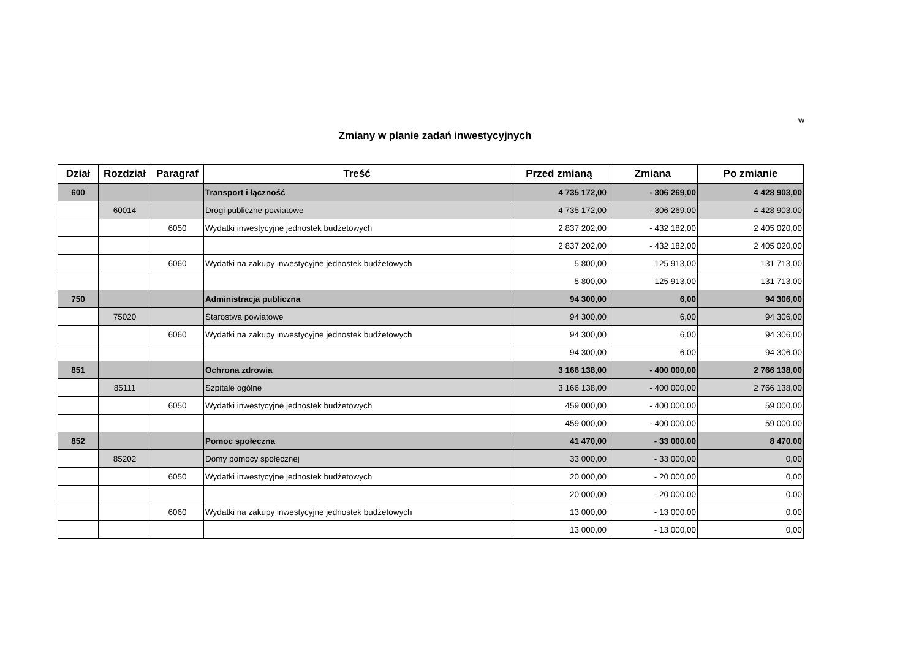w
Zmiany w planie zadań inwestycyjnych
| Dział | Rozdział | Paragraf | Treść | Przed zmianą | Zmiana | Po zmianie |
| --- | --- | --- | --- | --- | --- | --- |
| 600 | | | Transport i łączność | 4 735 172,00 | - 306 269,00 | 4 428 903,00 |
| | 60014 | | Drogi publiczne powiatowe | 4 735 172,00 | - 306 269,00 | 4 428 903,00 |
| | | 6050 | Wydatki inwestycyjne jednostek budżetowych | 2 837 202,00 | - 432 182,00 | 2 405 020,00 |
| | | | | 2 837 202,00 | - 432 182,00 | 2 405 020,00 |
| | | 6060 | Wydatki na zakupy inwestycyjne jednostek budżetowych | 5 800,00 | 125 913,00 | 131 713,00 |
| | | | | 5 800,00 | 125 913,00 | 131 713,00 |
| 750 | | | Administracja publiczna | 94 300,00 | 6,00 | 94 306,00 |
| | 75020 | | Starostwa powiatowe | 94 300,00 | 6,00 | 94 306,00 |
| | | 6060 | Wydatki na zakupy inwestycyjne jednostek budżetowych | 94 300,00 | 6,00 | 94 306,00 |
| | | | | 94 300,00 | 6,00 | 94 306,00 |
| 851 | | | Ochrona zdrowia | 3 166 138,00 | - 400 000,00 | 2 766 138,00 |
| | 85111 | | Szpitale ogólne | 3 166 138,00 | - 400 000,00 | 2 766 138,00 |
| | | 6050 | Wydatki inwestycyjne jednostek budżetowych | 459 000,00 | - 400 000,00 | 59 000,00 |
| | | | | 459 000,00 | - 400 000,00 | 59 000,00 |
| 852 | | | Pomoc społeczna | 41 470,00 | - 33 000,00 | 8 470,00 |
| | 85202 | | Domy pomocy społecznej | 33 000,00 | - 33 000,00 | 0,00 |
| | | 6050 | Wydatki inwestycyjne jednostek budżetowych | 20 000,00 | - 20 000,00 | 0,00 |
| | | | | 20 000,00 | - 20 000,00 | 0,00 |
| | | 6060 | Wydatki na zakupy inwestycyjne jednostek budżetowych | 13 000,00 | - 13 000,00 | 0,00 |
| | | | | 13 000,00 | - 13 000,00 | 0,00 |